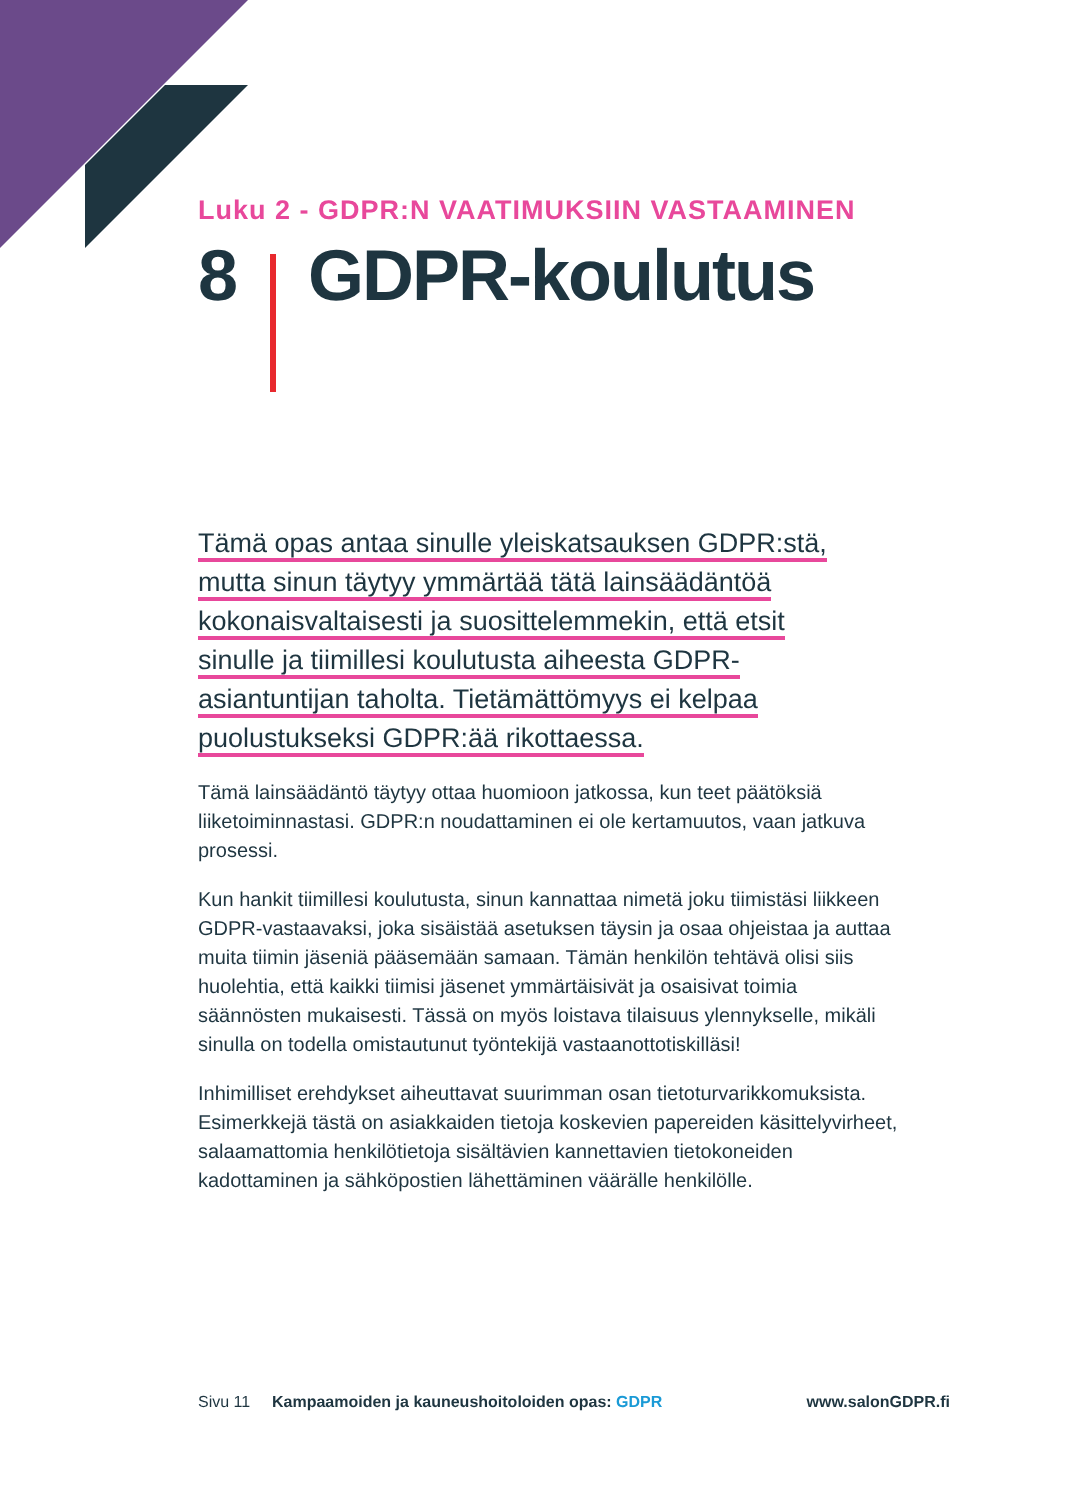Luku 2 - GDPR:N VAATIMUKSIIN VASTAAMINEN
8 GDPR-koulutus
Tämä opas antaa sinulle yleiskatsauksen GDPR:stä,
mutta sinun täytyy ymmärtää tätä lainsäädäntöä
kokonaisvaltaisesti ja suosittelemmekin, että etsit
sinulle ja tiimillesi koulutusta aiheesta GDPR-
asiantuntijan taholta. Tietämättömyys ei kelpaa
puolustukseksi GDPR:ää rikottaessa.
Tämä lainsäädäntö täytyy ottaa huomioon jatkossa, kun teet päätöksiä liiketoiminnastasi. GDPR:n noudattaminen ei ole kertamuutos, vaan jatkuva prosessi.
Kun hankit tiimillesi koulutusta, sinun kannattaa nimetä joku tiimistäsi liikkeen GDPR-vastaavaksi, joka sisäistää asetuksen täysin ja osaa ohjeistaa ja auttaa muita tiimin jäseniä pääsemään samaan. Tämän henkilön tehtävä olisi siis huolehtia, että kaikki tiimisi jäsenet ymmärtäisivät ja osaisivat toimia säännösten mukaisesti. Tässä on myös loistava tilaisuus ylennykselle, mikäli sinulla on todella omistautunut työntekijä vastaanottotiskilläsi!
Inhimilliset erehdykset aiheuttavat suurimman osan tietoturvarikkomuksista. Esimerkkejä tästä on asiakkaiden tietoja koskevien papereiden käsittelyvirheet, salaamattomia henkilötietoja sisältävien kannettavien tietokoneiden kadottaminen ja sähköpostien lähettäminen väärälle henkilölle.
Sivu 11 Kampaamoiden ja kauneushoitoloiden opas: GDPR www.salonGDPR.fi